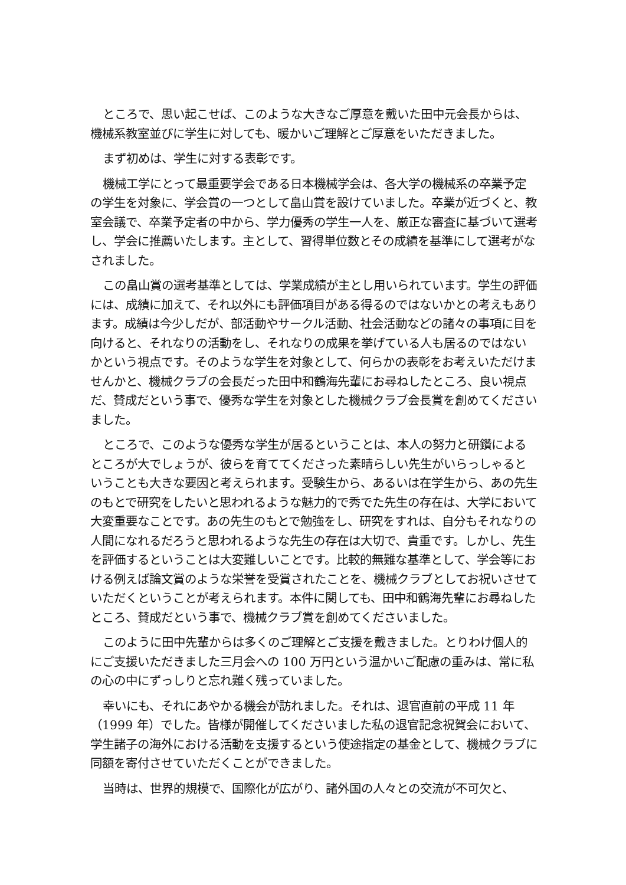ところで、思い起こせば、このような大きなご厚意を戴いた田中元会長からは、機械系教室並びに学生に対しても、暖かいご理解とご厚意をいただきました。
まず初めは、学生に対する表彰です。
機械工学にとって最重要学会である日本機械学会は、各大学の機械系の卒業予定の学生を対象に、学会賞の一つとして畠山賞を設けていました。卒業が近づくと、教室会議で、卒業予定者の中から、学力優秀の学生一人を、厳正な審査に基づいて選考し、学会に推薦いたします。主として、習得単位数とその成績を基準にして選考がなされました。
この畠山賞の選考基準としては、学業成績が主とし用いられています。学生の評価には、成績に加えて、それ以外にも評価項目がある得るのではないかとの考えもあります。成績は今少しだが、部活動やサークル活動、社会活動などの諸々の事項に目を向けると、それなりの活動をし、それなりの成果を挙げている人も居るのではないかという視点です。そのような学生を対象として、何らかの表彰をお考えいただけませんかと、機械クラブの会長だった田中和鶴海先輩にお尋ねしたところ、良い視点だ、賛成だという事で、優秀な学生を対象とした機械クラブ会長賞を創めてくださいました。
ところで、このような優秀な学生が居るということは、本人の努力と研鑽によるところが大でしょうが、彼らを育ててくださった素晴らしい先生がいらっしゃるということも大きな要因と考えられます。受験生から、あるいは在学生から、あの先生のもとで研究をしたいと思われるような魅力的で秀でた先生の存在は、大学において大変重要なことです。あの先生のもとで勉強をし、研究をすれは、自分もそれなりの人間になれるだろうと思われるような先生の存在は大切で、貴重です。しかし、先生を評価するということは大変難しいことです。比較的無難な基準として、学会等における例えば論文賞のような栄誉を受賞されたことを、機械クラブとしてお祝いさせていただくということが考えられます。本件に関しても、田中和鶴海先輩にお尋ねしたところ、賛成だという事で、機械クラブ賞を創めてくださいました。
このように田中先輩からは多くのご理解とご支援を戴きました。とりわけ個人的にご支援いただきました三月会への 100 万円という温かいご配慮の重みは、常に私の心の中にずっしりと忘れ難く残っていました。
幸いにも、それにあやかる機会が訪れました。それは、退官直前の平成 11 年（1999 年）でした。皆様が開催してくださいました私の退官記念祝賀会において、学生諸子の海外における活動を支援するという使途指定の基金として、機械クラブに同額を寄付させていただくことができました。
当時は、世界的規模で、国際化が広がり、諸外国の人々との交流が不可欠と、